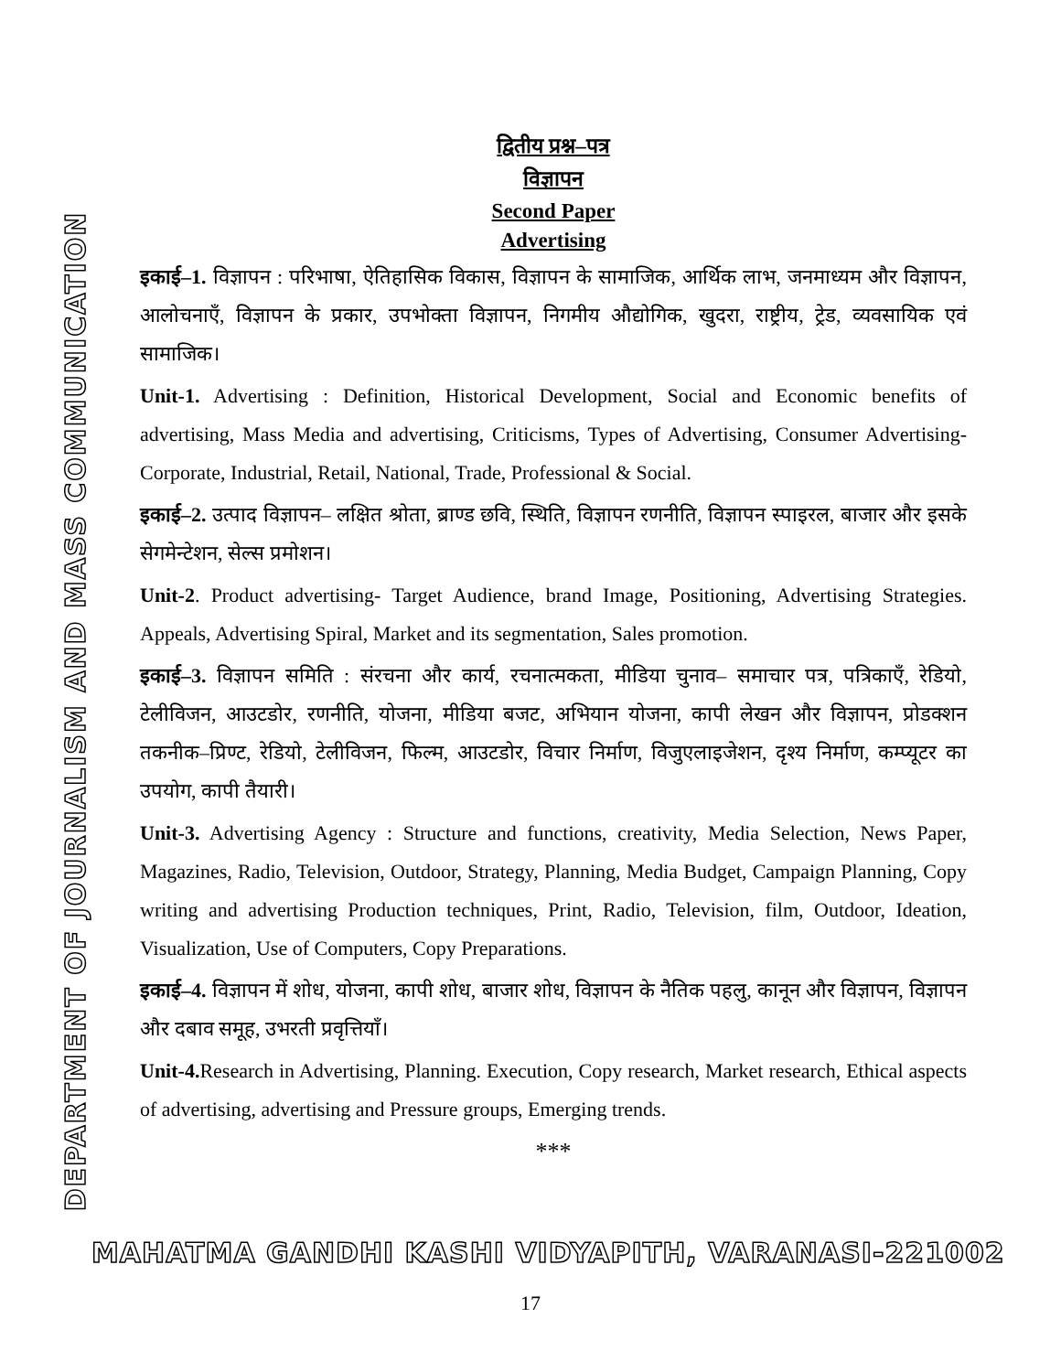DEPARTMENT OF JOURNALISM AND MASS COMMUNICATION
द्वितीय प्रश्न–पत्र
विज्ञापन
Second Paper
Advertising
इकाई–1. विज्ञापन : परिभाषा, ऐतिहासिक विकास, विज्ञापन के सामाजिक, आर्थिक लाभ, जनमाध्यम और विज्ञापन, आलोचनाएँ, विज्ञापन के प्रकार, उपभोक्ता विज्ञापन, निगमीय औद्योगिक, खुदरा, राष्ट्रीय, ट्रेड, व्यवसायिक एवं सामाजिक।
Unit-1. Advertising : Definition, Historical Development, Social and Economic benefits of advertising, Mass Media and advertising, Criticisms, Types of Advertising, Consumer Advertising- Corporate, Industrial, Retail, National, Trade, Professional & Social.
इकाई–2. उत्पाद विज्ञापन– लक्षित श्रोता, ब्राण्ड छवि, स्थिति, विज्ञापन रणनीति, विज्ञापन स्पाइरल, बाजार और इसके सेगमेन्टेशन, सेल्स प्रमोशन।
Unit-2. Product advertising- Target Audience, brand Image, Positioning, Advertising Strategies. Appeals, Advertising Spiral, Market and its segmentation, Sales promotion.
इकाई–3. विज्ञापन समिति : संरचना और कार्य, रचनात्मकता, मीडिया चुनाव– समाचार पत्र, पत्रिकाएँ, रेडियो, टेलीविजन, आउटडोर, रणनीति, योजना, मीडिया बजट, अभियान योजना, कापी लेखन और विज्ञापन, प्रोडक्शन तकनीक–प्रिण्ट, रेडियो, टेलीविजन, फिल्म, आउटडोर, विचार निर्माण, विजुएलाइजेशन, दृश्य निर्माण, कम्प्यूटर का उपयोग, कापी तैयारी।
Unit-3. Advertising Agency : Structure and functions, creativity, Media Selection, News Paper, Magazines, Radio, Television, Outdoor, Strategy, Planning, Media Budget, Campaign Planning, Copy writing and advertising Production techniques, Print, Radio, Television, film, Outdoor, Ideation, Visualization, Use of Computers, Copy Preparations.
इकाई–4. विज्ञापन में शोध, योजना, कापी शोध, बाजार शोध, विज्ञापन के नैतिक पहलु, कानून और विज्ञापन, विज्ञापन और दबाव समूह, उभरती प्रवृत्तियाँ।
Unit-4. Research in Advertising, Planning. Execution, Copy research, Market research, Ethical aspects of advertising, advertising and Pressure groups, Emerging trends.
***
MAHATMA GANDHI KASHI VIDYAPITH, VARANASI-221002
17